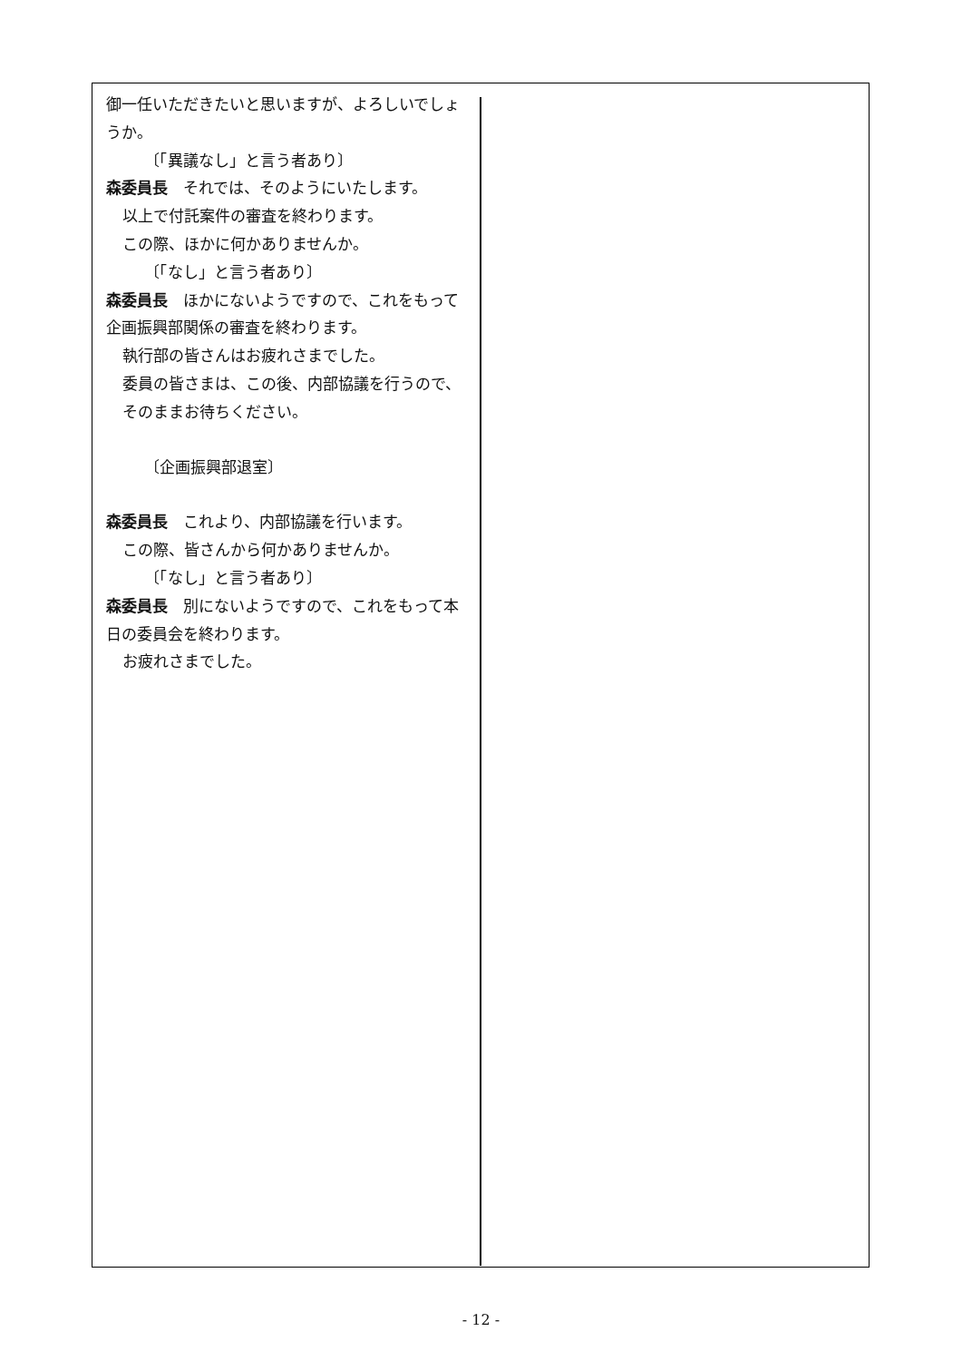御一任いただきたいと思いますが、よろしいでしょうか。
〔「異議なし」と言う者あり〕
森委員長　それでは、そのようにいたします。
以上で付託案件の審査を終わります。
この際、ほかに何かありませんか。
〔「なし」と言う者あり〕
森委員長　ほかにないようですので、これをもって企画振興部関係の審査を終わります。
執行部の皆さんはお疲れさまでした。
委員の皆さまは、この後、内部協議を行うので、そのままお待ちください。
〔企画振興部退室〕
森委員長　これより、内部協議を行います。
この際、皆さんから何かありませんか。
〔「なし」と言う者あり〕
森委員長　別にないようですので、これをもって本日の委員会を終わります。
お疲れさまでした。
- 12 -